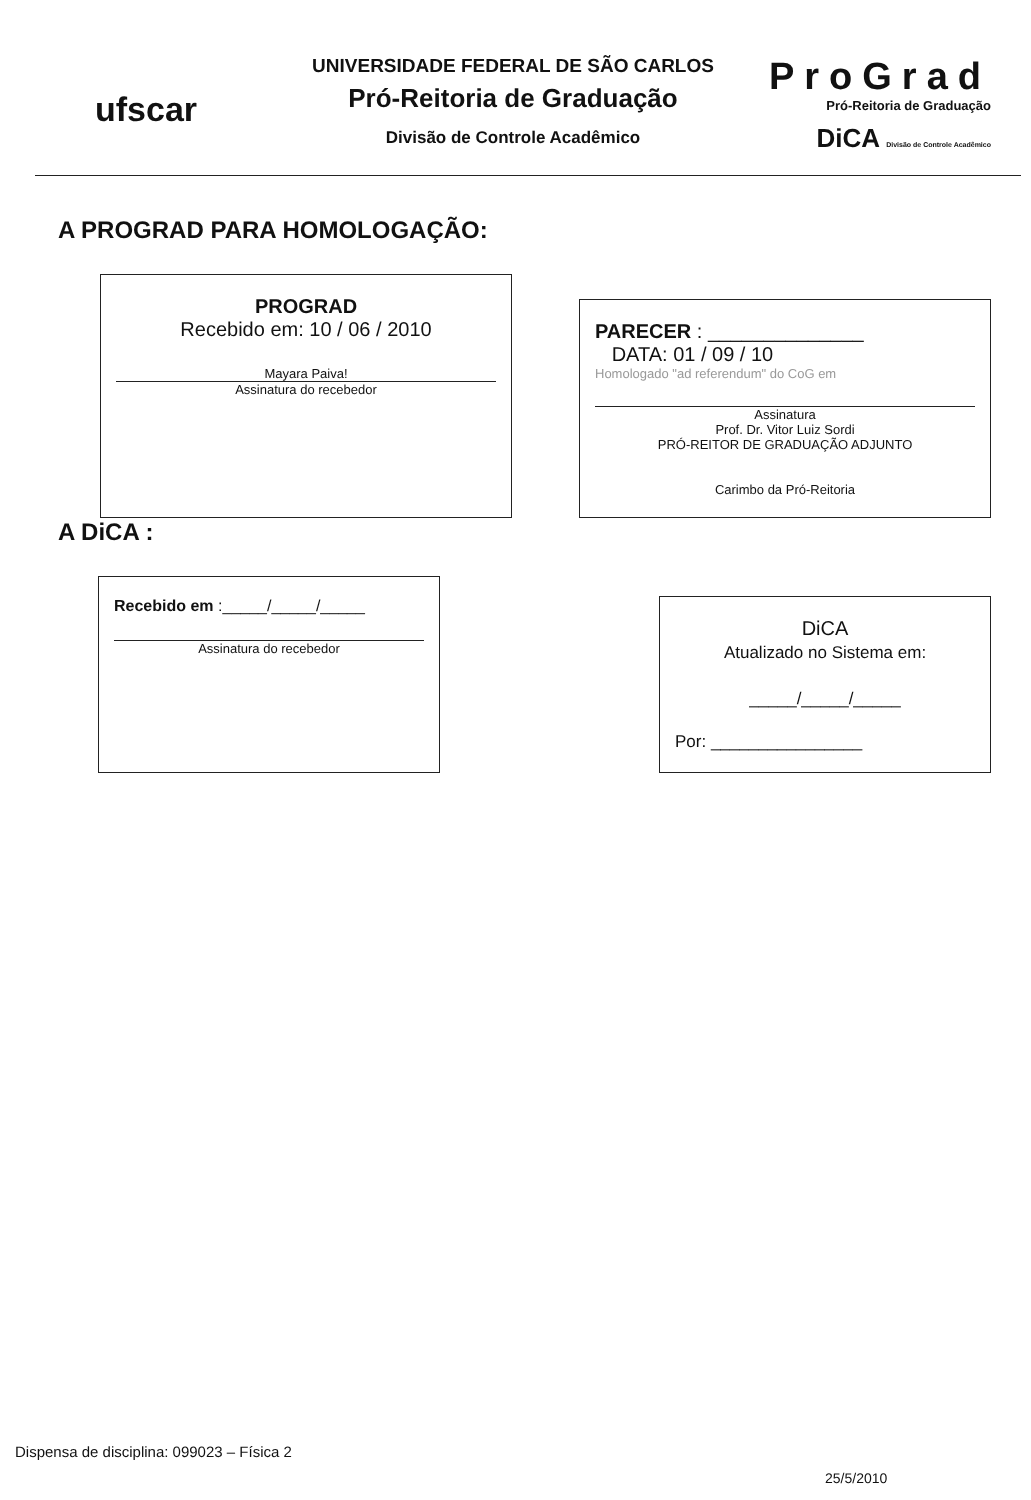ufscar
UNIVERSIDADE FEDERAL DE SÃO CARLOS
Pró-Reitoria de Graduação
Divisão de Controle Acadêmico
ProGrad
Pró-Reitoria de Graduação
DiCA Divisão de Controle Acadêmico
A PROGRAD PARA HOMOLOGAÇÃO:
PROGRAD
Recebido em: 10 / 06 / 2010
Mayara Paiva!
Assinatura do recebedor
PARECER : ______________
DATA: 01 / 09 / 10
Homologado "ad referendum" do CoG em
Assinatura
Prof. Dr. Vitor Luiz Sordi
PRÓ-REITOR DE GRADUAÇÃO ADJUNTO
Carimbo da Pró-Reitoria
A DiCA :
Recebido em :_____/_____/_____
Assinatura do recebedor
DiCA
Atualizado no Sistema em:
_____/_____/_____
Por: ________________
Dispensa de disciplina: 099023 – Física 2
25/5/2010